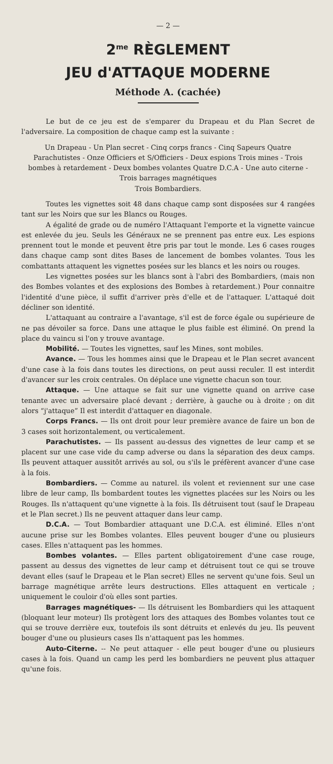— 2 —
2<sup>me</sup> RÈGLEMENT
JEU d'ATTAQUE MODERNE
Méthode A. (cachée)
Le but de ce jeu est de s'emparer du Drapeau et du Plan Secret de l'adversaire. La composition de chaque camp est la suivante :
Un Drapeau - Un Plan secret - Cinq corps francs - Cinq Sapeurs Quatre Parachutistes - Onze Officiers et S/Officiers - Deux espions Trois mines - Trois bombes à retardement - Deux bombes volantes Quatre D.C.A - Une auto citerne - Trois barrages magnétiques
Trois Bombardiers.
Toutes les vignettes soit 48 dans chaque camp sont disposées sur 4 rangées tant sur les Noirs que sur les Blancs ou Rouges.
A égalité de grade ou de numéro l'Attaquant l'emporte et la vignette vaincue est enlevée du jeu. Seuls les Généraux ne se prennent pas entre eux. Les espions prennent tout le monde et peuvent être pris par tout le monde. Les 6 cases rouges dans chaque camp sont dites Bases de lancement de bombes volantes. Tous les combattants attaquent les vignettes posées sur les blancs et les noirs ou rouges.
Les vignettes posées sur les blancs sont à l'abri des Bombardiers, (mais non des Bombes volantes et des explosions des Bombes à retardement.) Pour connaitre l'identité d'une pièce, il suffit d'arriver près d'elle et de l'attaquer. L'attaqué doit décliner son identité.
L'attaquant au contraire a l'avantage, s'il est de force égale ou supérieure de ne pas dévoiler sa force. Dans une attaque le plus faible est éliminé. On prend la place du vaincu si l'on y trouve avantage.
Mobilité. — Toutes les vignettes, sauf les Mines, sont mobiles.
Avance. — Tous les hommes ainsi que le Drapeau et le Plan secret avancent d'une case à la fois dans toutes les directions, on peut aussi reculer. Il est interdit d'avancer sur les croix centrales. On déplace une vignette chacun son tour.
Attaque. — Une attaque se fait sur une vignette quand on arrive case tenante avec un adversaire placé devant ; derrière, à gauche ou à droite ; on dit alors “j'attaque” Il est interdit d'attaquer en diagonale.
Corps Francs. — Ils ont droit pour leur première avance de faire un bon de 3 cases soit horizontalement, ou verticalement.
Parachutistes. — Ils passent au-dessus des vignettes de leur camp et se placent sur une case vide du camp adverse ou dans la séparation des deux camps. Ils peuvent attaquer aussitôt arrivés au sol, ou s'ils le préfèrent avancer d'une case à la fois.
Bombardiers. — Comme au naturel. ils volent et reviennent sur une case libre de leur camp, Ils bombardent toutes les vignettes placées sur les Noirs ou les Rouges. Ils n'attaquent qu'une vignette à la fois. Ils détruisent tout (sauf le Drapeau et le Plan secret.) Ils ne peuvent attaquer dans leur camp.
D.C.A. — Tout Bombardier attaquant une D.C.A. est éliminé. Elles n'ont aucune prise sur les Bombes volantes. Elles peuvent bouger d'une ou plusieurs cases. Elles n'attaquent pas les hommes.
Bombes volantes. — Elles partent obligatoirement d'une case rouge, passent au dessus des vignettes de leur camp et détruisent tout ce qui se trouve devant elles (sauf le Drapeau et le Plan secret) Elles ne servent qu'une fois. Seul un barrage magnétique arrête leurs destructions. Elles attaquent en verticale ; uniquement le couloir d'où elles sont parties.
Barrages magnétiques- — Ils détruisent les Bombardiers qui les attaquent (bloquant leur moteur) Ils protègent lors des attaques des Bombes volantes tout ce qui se trouve derrière eux, toutefois ils sont détruits et enlevés du jeu. Ils peuvent bouger d'une ou plusieurs cases Ils n'attaquent pas les hommes.
Auto-Citerne. -- Ne peut attaquer - elle peut bouger d'une ou plusieurs cases à la fois. Quand un camp les perd les bombardiers ne peuvent plus attaquer qu'une fois.